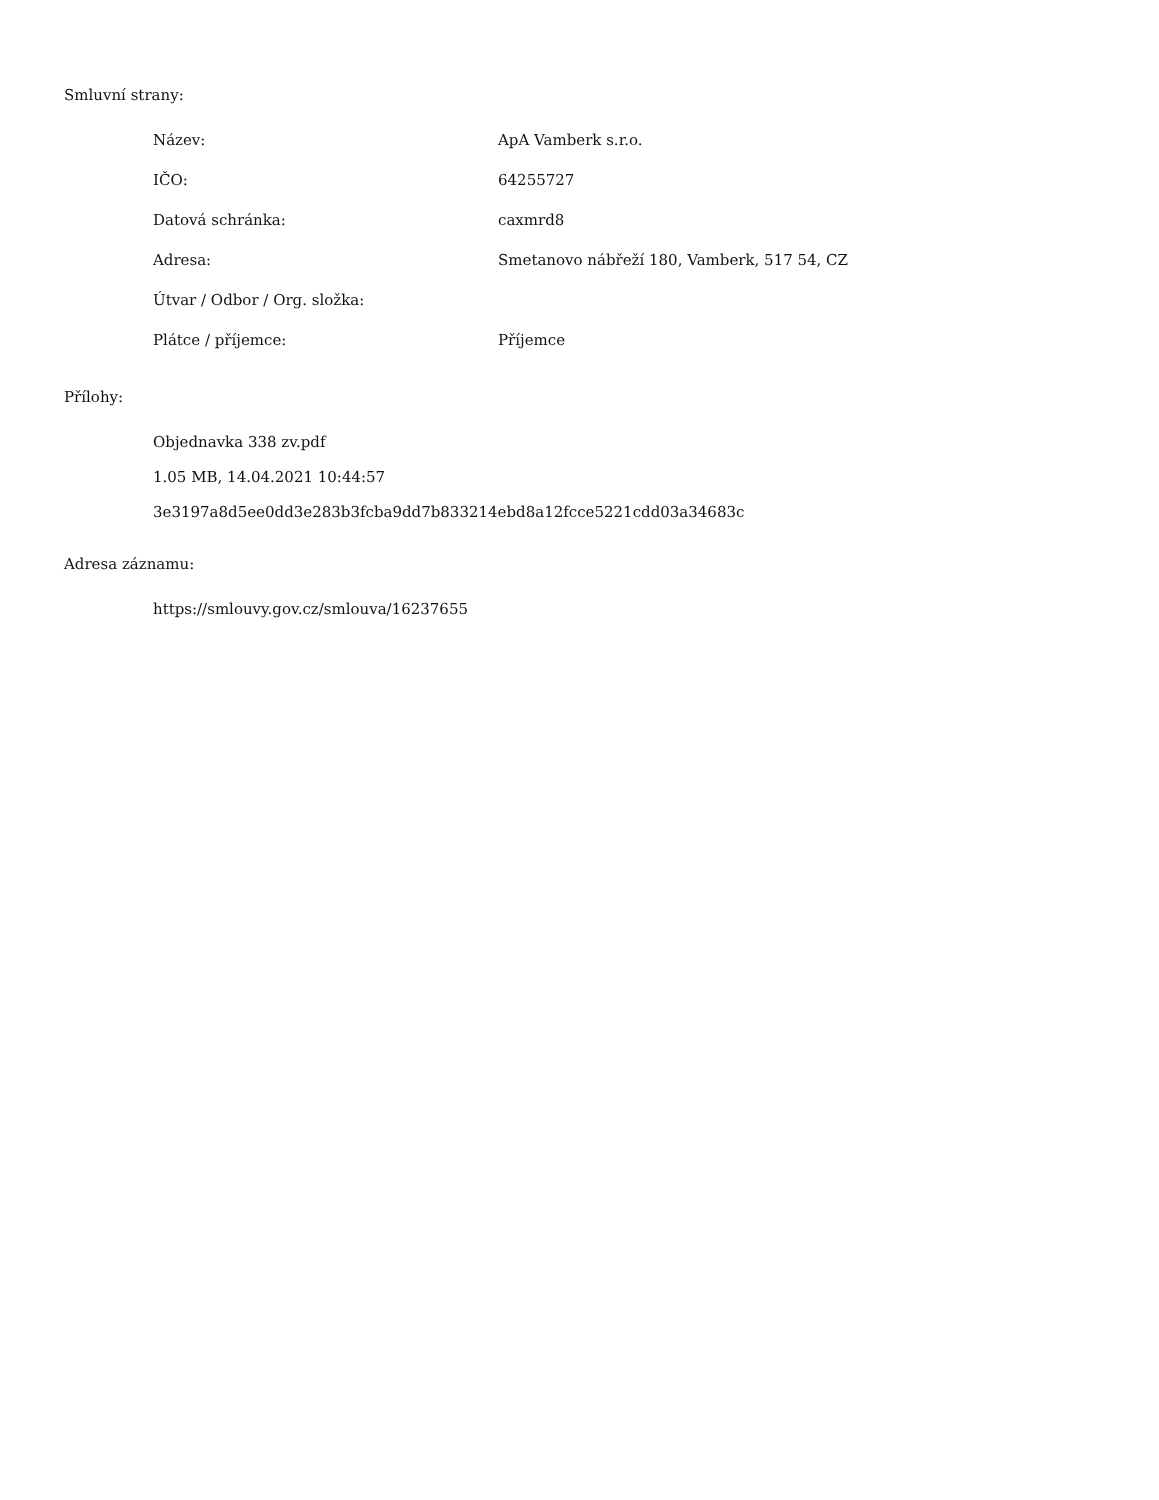Smluvní strany:
| Název: | ApA Vamberk s.r.o. |
| IČO: | 64255727 |
| Datová schránka: | caxmrd8 |
| Adresa: | Smetanovo nábřeží 180, Vamberk, 517 54, CZ |
| Útvar / Odbor / Org. složka: | |
| Plátce / příjemce: | Příjemce |
Přílohy:
Objednavka 338 zv.pdf
1.05 MB, 14.04.2021 10:44:57
3e3197a8d5ee0dd3e283b3fcba9dd7b833214ebd8a12fcce5221cdd03a34683c
Adresa záznamu:
https://smlouvy.gov.cz/smlouva/16237655